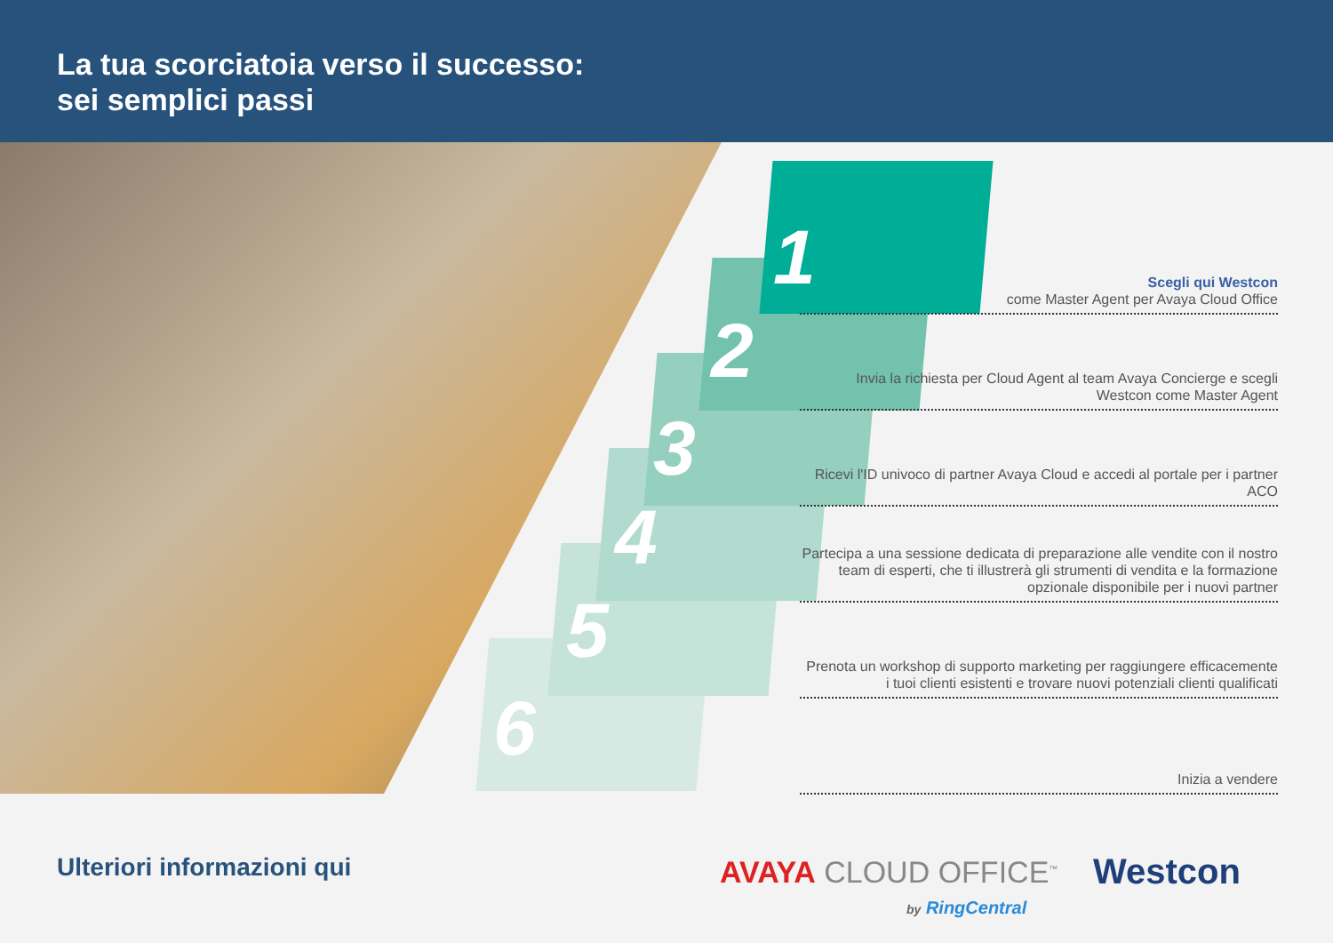La tua scorciatoia verso il successo:
sei semplici passi
1
2
3
4
5
6
Scegli qui Westcon
come Master Agent per Avaya Cloud Office
Invia la richiesta per Cloud Agent al team Avaya Concierge e scegli Westcon come Master Agent
Ricevi l'ID univoco di partner Avaya Cloud e accedi al portale per i partner ACO
Partecipa a una sessione dedicata di preparazione alle vendite con il nostro team di esperti, che ti illustrerà gli strumenti di vendita e la formazione opzionale disponibile per i nuovi partner
Prenota un workshop di supporto marketing per raggiungere efficacemente i tuoi clienti esistenti e trovare nuovi potenziali clienti qualificati
Inizia a vendere
Ulteriori informazioni qui AVAYA CLOUD OFFICE<sup>™</sup>
by RingCentral
Westcon